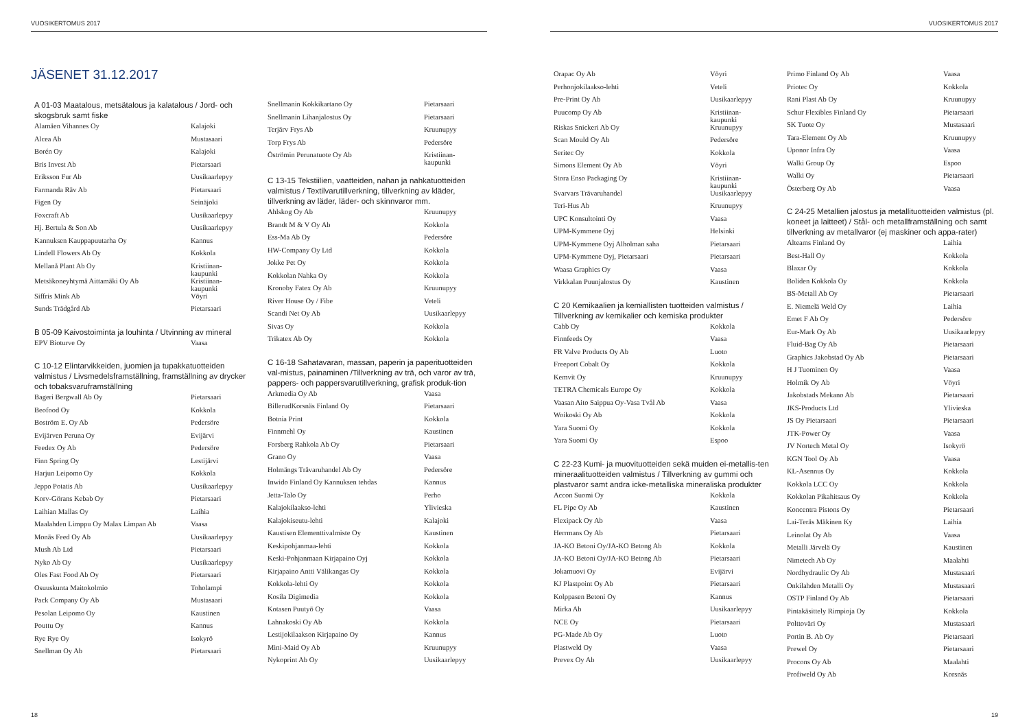VUOSIKERTOMUS 2017
JÄSENET 31.12.2017
A 01-03 Maatalous, metsätalous ja kalatalous / Jord- och skogsbruk samt fiske
| Alamäen Vihannes Oy | Kalajoki |
| Alcea Ab | Mustasaari |
| Borén Oy | Kalajoki |
| Bris Invest Ab | Pietarsaari |
| Eriksson Fur Ab | Uusikaarlepyy |
| Farmanda Räv Ab | Pietarsaari |
| Figen Oy | Seinäjoki |
| Foxcraft Ab | Uusikaarlepyy |
| Hj. Bertula & Son Ab | Uusikaarlepyy |
| Kannuksen Kauppapuutarha Oy | Kannus |
| Lindell Flowers Ab Oy | Kokkola |
| Mellanå Plant Ab Oy | Kristiinan- kaupunki |
| Metsäkoneyhtymä Aittamäki Oy Ab | Kristiinan- kaupunki |
| Siffris Mink Ab | Vöyri |
| Sunds Trädgård Ab | Pietarsaari |
B 05-09 Kaivostoiminta ja louhinta / Utvinning av mineral
| EPV Bioturve Oy | Vaasa |
C 10-12 Elintarvikkeiden, juomien ja tupakkatuotteiden valmistus / Livsmedelsframställning, framställning av drycker och tobaksvaruframställning
| Bageri Bergwall Ab Oy | Pietarsaari |
| Beofood Oy | Kokkola |
| Boström E. Oy Ab | Pedersöre |
| Evijärven Peruna Oy | Evijärvi |
| Feedex Oy Ab | Pedersöre |
| Finn Spring Oy | Lestijärvi |
| Harjun Leipomo Oy | Kokkola |
| Jeppo Potatis Ab | Uusikaarlepyy |
| Korv-Görans Kebab Oy | Pietarsaari |
| Laihian Mallas Oy | Laihia |
| Maalahden Limppu Oy Malax Limpan Ab | Vaasa |
| Monäs Feed Oy Ab | Uusikaarlepyy |
| Mush Ab Ltd | Pietarsaari |
| Nyko Ab Oy | Uusikaarlepyy |
| Oles Fast Food Ab Oy | Pietarsaari |
| Osuuskunta Maitokolmio | Toholampi |
| Pack Company Oy Ab | Mustasaari |
| Pesolan Leipomo Oy | Kaustinen |
| Pouttu Oy | Kannus |
| Rye Rye Oy | Isokyrö |
| Snellman Oy Ab | Pietarsaari |
| Snellmanin Kokkikartano Oy | Pietarsaari |
| Snellmanin Lihanjalostus Oy | Pietarsaari |
| Terjärv Frys Ab | Kruunupyy |
| Torp Frys Ab | Pedersöre |
| Öströmin Perunatuote Oy Ab | Kristiinan- kaupunki |
C 13-15 Tekstiilien, vaatteiden, nahan ja nahkatuotteiden valmistus / Textilvarutillverkning, tillverkning av kläder, tillverkning av läder, läder- och skinnvaror mm.
| Ahlskog Oy Ab | Kruunupyy |
| Brandt M & V Oy Ab | Kokkola |
| Ess-Ma Ab Oy | Pedersöre |
| HW-Company Oy Ltd | Kokkola |
| Jokke Pet Oy | Kokkola |
| Kokkolan Nahka Oy | Kokkola |
| Kronoby Fatex Oy Ab | Kruunupyy |
| River House Oy / Fibe | Veteli |
| Scandi Net Oy Ab | Uusikaarlepyy |
| Sivas Oy | Kokkola |
| Trikatex Ab Oy | Kokkola |
C 16-18 Sahatavaran, massan, paperin ja paperituotteiden val-mistus, painaminen /Tillverkning av trä, och varor av trä, pappers- och pappersvarutillverkning, grafisk produk-tion
| Arkmedia Oy Ab | Vaasa |
| BillerudKorsnäs Finland Oy | Pietarsaari |
| Botnia Print | Kokkola |
| Finnmehl Oy | Kaustinen |
| Forsberg Rahkola Ab Oy | Pietarsaari |
| Grano Oy | Vaasa |
| Holmängs Trävaruhandel Ab Oy | Pedersöre |
| Inwido Finland Oy Kannuksen tehdas | Kannus |
| Jetta-Talo Oy | Perho |
| Kalajokilaakso-lehti | Ylivieska |
| Kalajokiseutu-lehti | Kalajoki |
| Kaustisen Elementtivalmiste Oy | Kaustinen |
| Keskipohjanmaa-lehti | Kokkola |
| Keski-Pohjanmaan Kirjapaino Oyj | Kokkola |
| Kirjapaino Antti Välikangas Oy | Kokkola |
| Kokkola-lehti Oy | Kokkola |
| Kosila Digimedia | Kokkola |
| Kotasen Puutyö Oy | Vaasa |
| Lahnakoski Oy Ab | Kokkola |
| Lestijokilaakson Kirjapaino Oy | Kannus |
| Mini-Maid Oy Ab | Kruunupyy |
| Nykoprint Ab Oy | Uusikaarlepyy |
18
VUOSIKERTOMUS 2017
| Orapac Oy Ab | Vöyri |
| Perhonjokilaakso-lehti | Veteli |
| Pre-Print Oy Ab | Uusikaarlepyy |
| Puucomp Oy Ab | Kristiinan- kaupunki |
| Riskas Snickeri Ab Oy | Kruunupyy |
| Scan Mould Oy Ab | Pedersöre |
| Seritec Oy | Kokkola |
| Simons Element Oy Ab | Vöyri |
| Stora Enso Packaging Oy | Kristiinan- kaupunki |
| Svarvars Trävaruhandel | Uusikaarlepyy |
| Teri-Hus Ab | Kruunupyy |
| UPC Konsultointi Oy | Vaasa |
| UPM-Kymmene Oyj | Helsinki |
| UPM-Kymmene Oyj Alholman saha | Pietarsaari |
| UPM-Kymmene Oyj, Pietarsaari | Pietarsaari |
| Waasa Graphics Oy | Vaasa |
| Virkkalan Puunjalostus Oy | Kaustinen |
C 20 Kemikaalien ja kemiallisten tuotteiden valmistus / Tillverkning av kemikalier och kemiska produkter
| Cabb Oy | Kokkola |
| Finnfeeds Oy | Vaasa |
| FR Valve Products Oy Ab | Luoto |
| Freeport Cobalt Oy | Kokkola |
| Kemvit Oy | Kruunupyy |
| TETRA Chemicals Europe Oy | Kokkola |
| Vaasan Aito Saippua Oy-Vasa Tvål Ab | Vaasa |
| Woikoski Oy Ab | Kokkola |
| Yara Suomi Oy | Kokkola |
| Yara Suomi Oy | Espoo |
C 22-23 Kumi- ja muovituotteiden sekä muiden ei-metallis-ten mineraalituotteiden valmistus / Tillverkning av gummi och plastvaror samt andra icke-metalliska mineraliska produkter
| Accon Suomi Oy | Kokkola |
| FL Pipe Oy Ab | Kaustinen |
| Flexipack Oy Ab | Vaasa |
| Herrmans Oy Ab | Pietarsaari |
| JA-KO Betoni Oy/JA-KO Betong Ab | Kokkola |
| JA-KO Betoni Oy/JA-KO Betong Ab | Pietarsaari |
| Jokamuovi Oy | Evijärvi |
| KJ Plastpoint Oy Ab | Pietarsaari |
| Kolppasen Betoni Oy | Kannus |
| Mirka Ab | Uusikaarlepyy |
| NCE Oy | Pietarsaari |
| PG-Made Ab Oy | Luoto |
| Plastweld Oy | Vaasa |
| Prevex Oy Ab | Uusikaarlepyy |
| Primo Finland Oy Ab | Vaasa |
| Priotec Oy | Kokkola |
| Rani Plast Ab Oy | Kruunupyy |
| Schur Flexibles Finland Oy | Pietarsaari |
| SK Tuote Oy | Mustasaari |
| Tara-Element Oy Ab | Kruunupyy |
| Uponor Infra Oy | Vaasa |
| Walki Group Oy | Espoo |
| Walki Oy | Pietarsaari |
| Österberg Oy Ab | Vaasa |
C 24-25 Metallien jalostus ja metallituotteiden valmistus (pl. koneet ja laitteet) / Stål- och metallframställning och samt tillverkning av metallvaror (ej maskiner och appa-rater)
| Alteams Finland Oy | Laihia |
| Best-Hall Oy | Kokkola |
| Blaxar Oy | Kokkola |
| Boliden Kokkola Oy | Kokkola |
| BS-Metall Ab Oy | Pietarsaari |
| E. Niemelä Weld Oy | Laihia |
| Emet F Ab Oy | Pedersöre |
| Eur-Mark Oy Ab | Uusikaarlepyy |
| Fluid-Bag Oy Ab | Pietarsaari |
| Graphics Jakobstad Oy Ab | Pietarsaari |
| H J Tuominen Oy | Vaasa |
| Holmik Oy Ab | Vöyri |
| Jakobstads Mekano Ab | Pietarsaari |
| JKS-Products Ltd | Ylivieska |
| JS Oy Pietarsaari | Pietarsaari |
| JTK-Power Oy | Vaasa |
| JV Nortech Metal Oy | Isokyrö |
| KGN Tool Oy Ab | Vaasa |
| KL-Asennus Oy | Kokkola |
| Kokkola LCC Oy | Kokkola |
| Kokkolan Pikahitsaus Oy | Kokkola |
| Koncentra Pistons Oy | Pietarsaari |
| Lai-Teräs Mäkinen Ky | Laihia |
| Leinolat Oy Ab | Vaasa |
| Metalli Järvelä Oy | Kaustinen |
| Nimetech Ab Oy | Maalahti |
| Nordhydraulic Oy Ab | Mustasaari |
| Onkilahden Metalli Oy | Mustasaari |
| OSTP Finland Oy Ab | Pietarsaari |
| Pintakäsittely Rimpioja Oy | Kokkola |
| Polttoväri Oy | Mustasaari |
| Portin B. Ab Oy | Pietarsaari |
| Prewel Oy | Pietarsaari |
| Procons Oy Ab | Maalahti |
| Profiweld Oy Ab | Korsnäs |
19